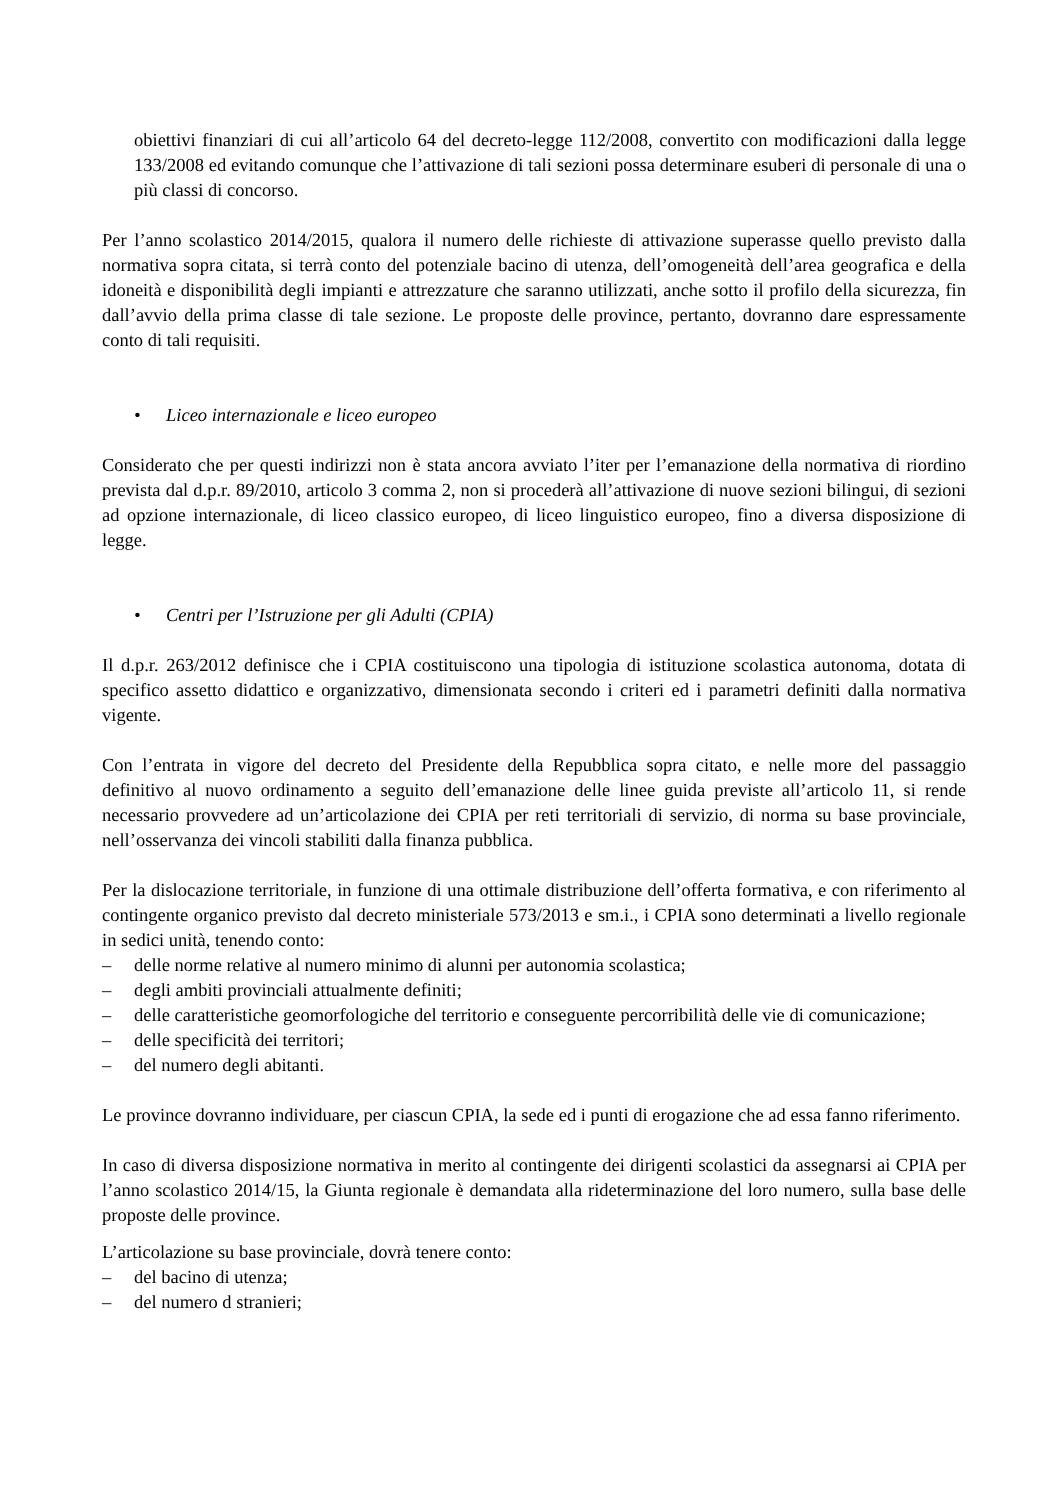obiettivi finanziari di cui all’articolo 64 del decreto-legge 112/2008, convertito con modificazioni dalla legge 133/2008 ed evitando comunque che l’attivazione di tali sezioni possa determinare esuberi di personale di una o più classi di concorso.
Per l’anno scolastico 2014/2015, qualora il numero delle richieste di attivazione superasse quello previsto dalla normativa sopra citata, si terrà conto del potenziale bacino di utenza, dell’omogeneità dell’area geografica e della idoneità e disponibilità degli impianti e attrezzature che saranno utilizzati, anche sotto il profilo della sicurezza, fin dall’avvio della prima classe di tale sezione. Le proposte delle province, pertanto, dovranno dare espressamente conto di tali requisiti.
• Liceo internazionale e liceo europeo
Considerato che per questi indirizzi non è stata ancora avviato l’iter per l’emanazione della normativa di riordino prevista dal d.p.r. 89/2010, articolo 3 comma 2, non si procederà all’attivazione di nuove sezioni bilingui, di sezioni ad opzione internazionale, di liceo classico europeo, di liceo linguistico europeo, fino a diversa disposizione di legge.
• Centri per l’Istruzione per gli Adulti (CPIA)
Il d.p.r. 263/2012 definisce che i CPIA costituiscono una tipologia di istituzione scolastica autonoma, dotata di specifico assetto didattico e organizzativo, dimensionata secondo i criteri ed i parametri definiti dalla normativa vigente.
Con l’entrata in vigore del decreto del Presidente della Repubblica sopra citato, e nelle more del passaggio definitivo al nuovo ordinamento a seguito dell’emanazione delle linee guida previste all’articolo 11, si rende necessario provvedere ad un’articolazione dei CPIA per reti territoriali di servizio, di norma su base provinciale, nell’osservanza dei vincoli stabiliti dalla finanza pubblica.
Per la dislocazione territoriale, in funzione di una ottimale distribuzione dell’offerta formativa, e con riferimento al contingente organico previsto dal decreto ministeriale 573/2013 e sm.i., i CPIA sono determinati a livello regionale in sedici unità, tenendo conto:
– delle norme relative al numero minimo di alunni per autonomia scolastica;
– degli ambiti provinciali attualmente definiti;
– delle caratteristiche geomorfologiche del territorio e conseguente percorribilità delle vie di comunicazione;
– delle specificità dei territori;
– del numero degli abitanti.
Le province dovranno individuare, per ciascun CPIA, la sede ed i punti di erogazione che ad essa fanno riferimento.
In caso di diversa disposizione normativa in merito al contingente dei dirigenti scolastici da assegnarsi ai CPIA per l’anno scolastico 2014/15, la Giunta regionale è demandata alla rideterminazione del loro numero, sulla base delle proposte delle province.
L’articolazione su base provinciale, dovrà tenere conto:
– del bacino di utenza;
– del numero d stranieri;